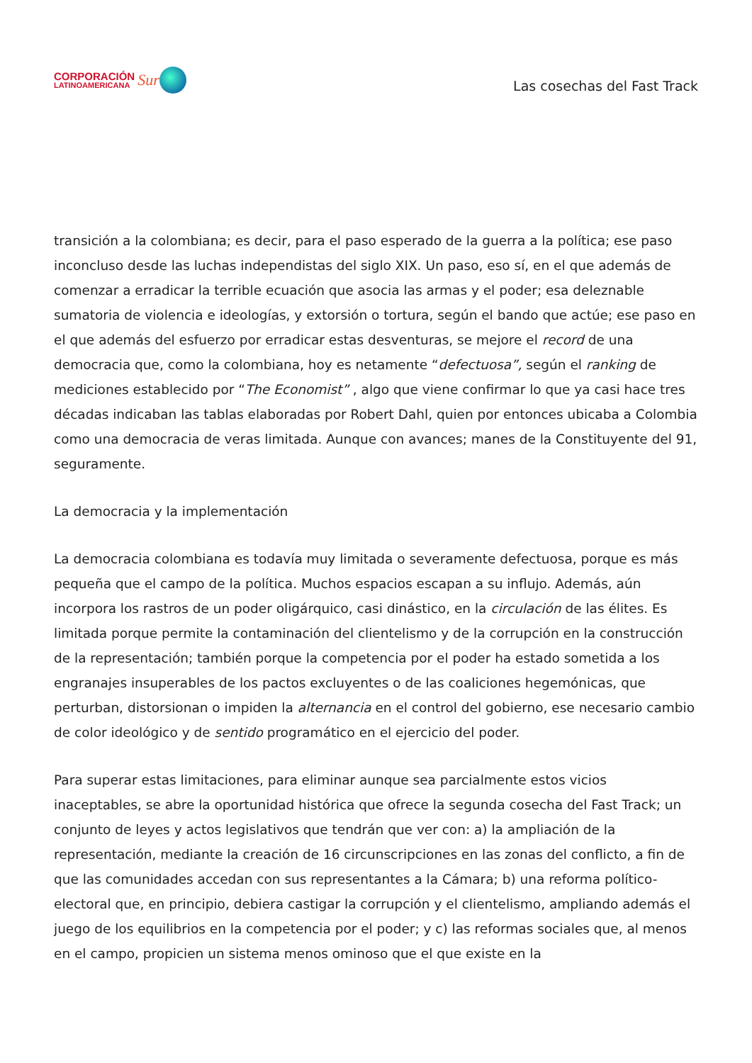CORPORACIÓN
LATINOAMERICANA
Sur
Las cosechas del Fast Track
transición a la colombiana; es decir, para el paso esperado de la guerra a la política; ese paso inconcluso desde las luchas independistas del siglo XIX. Un paso, eso sí, en el que además de comenzar a erradicar la terrible ecuación que asocia las armas y el poder; esa deleznable sumatoria de violencia e ideologías, y extorsión o tortura, según el bando que actúe; ese paso en el que además del esfuerzo por erradicar estas desventuras, se mejore el record de una democracia que, como la colombiana, hoy es netamente “defectuosa”, según el ranking de mediciones establecido por “The Economist” , algo que viene confirmar lo que ya casi hace tres décadas indicaban las tablas elaboradas por Robert Dahl, quien por entonces ubicaba a Colombia como una democracia de veras limitada. Aunque con avances; manes de la Constituyente del 91, seguramente.
La democracia y la implementación
La democracia colombiana es todavía muy limitada o severamente defectuosa, porque es más pequeña que el campo de la política. Muchos espacios escapan a su influjo. Además, aún incorpora los rastros de un poder oligárquico, casi dinástico, en la circulación de las élites. Es limitada porque permite la contaminación del clientelismo y de la corrupción en la construcción de la representación; también porque la competencia por el poder ha estado sometida a los engranajes insuperables de los pactos excluyentes o de las coaliciones hegemónicas, que perturban, distorsionan o impiden la alternancia en el control del gobierno, ese necesario cambio de color ideológico y de sentido programático en el ejercicio del poder.
Para superar estas limitaciones, para eliminar aunque sea parcialmente estos vicios inaceptables, se abre la oportunidad histórica que ofrece la segunda cosecha del Fast Track; un conjunto de leyes y actos legislativos que tendrán que ver con: a) la ampliación de la representación, mediante la creación de 16 circunscripciones en las zonas del conflicto, a fin de que las comunidades accedan con sus representantes a la Cámara; b) una reforma político-electoral que, en principio, debiera castigar la corrupción y el clientelismo, ampliando además el juego de los equilibrios en la competencia por el poder; y c) las reformas sociales que, al menos en el campo, propicien un sistema menos ominoso que el que existe en la